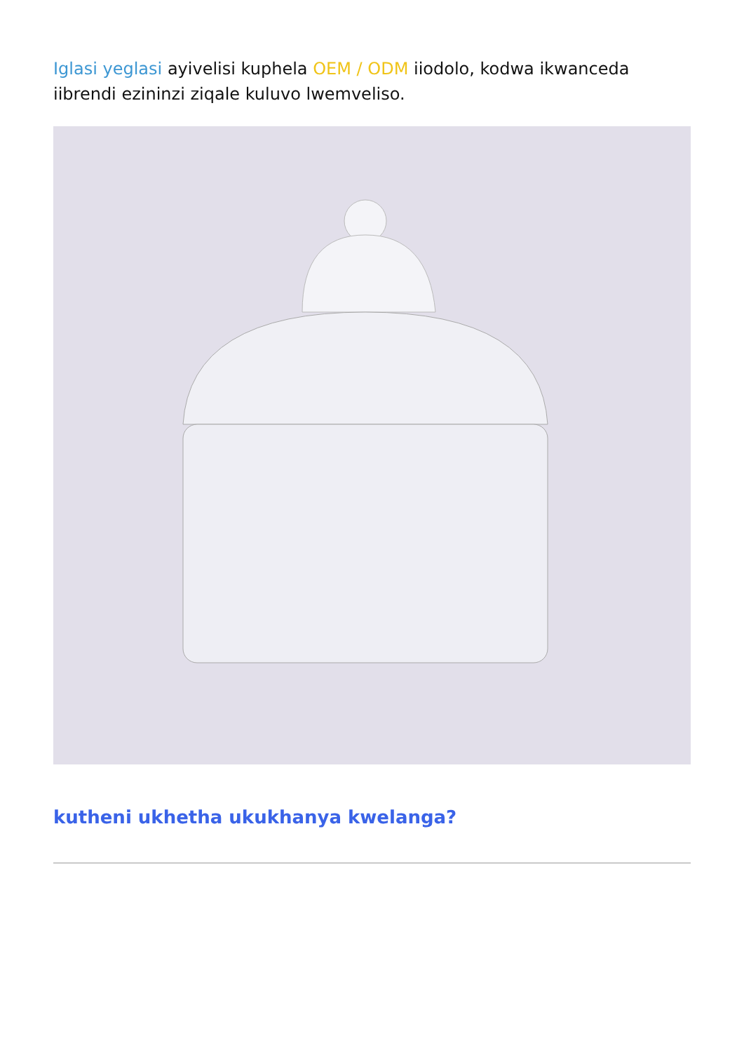Iglasi yeglasi ayivelisi kuphela OEM / ODM iiodolo, kodwa ikwanceda iibrendi ezininzi ziqale kuluvo lwemveliso.
kutheni ukhetha ukukhanya kwelanga?